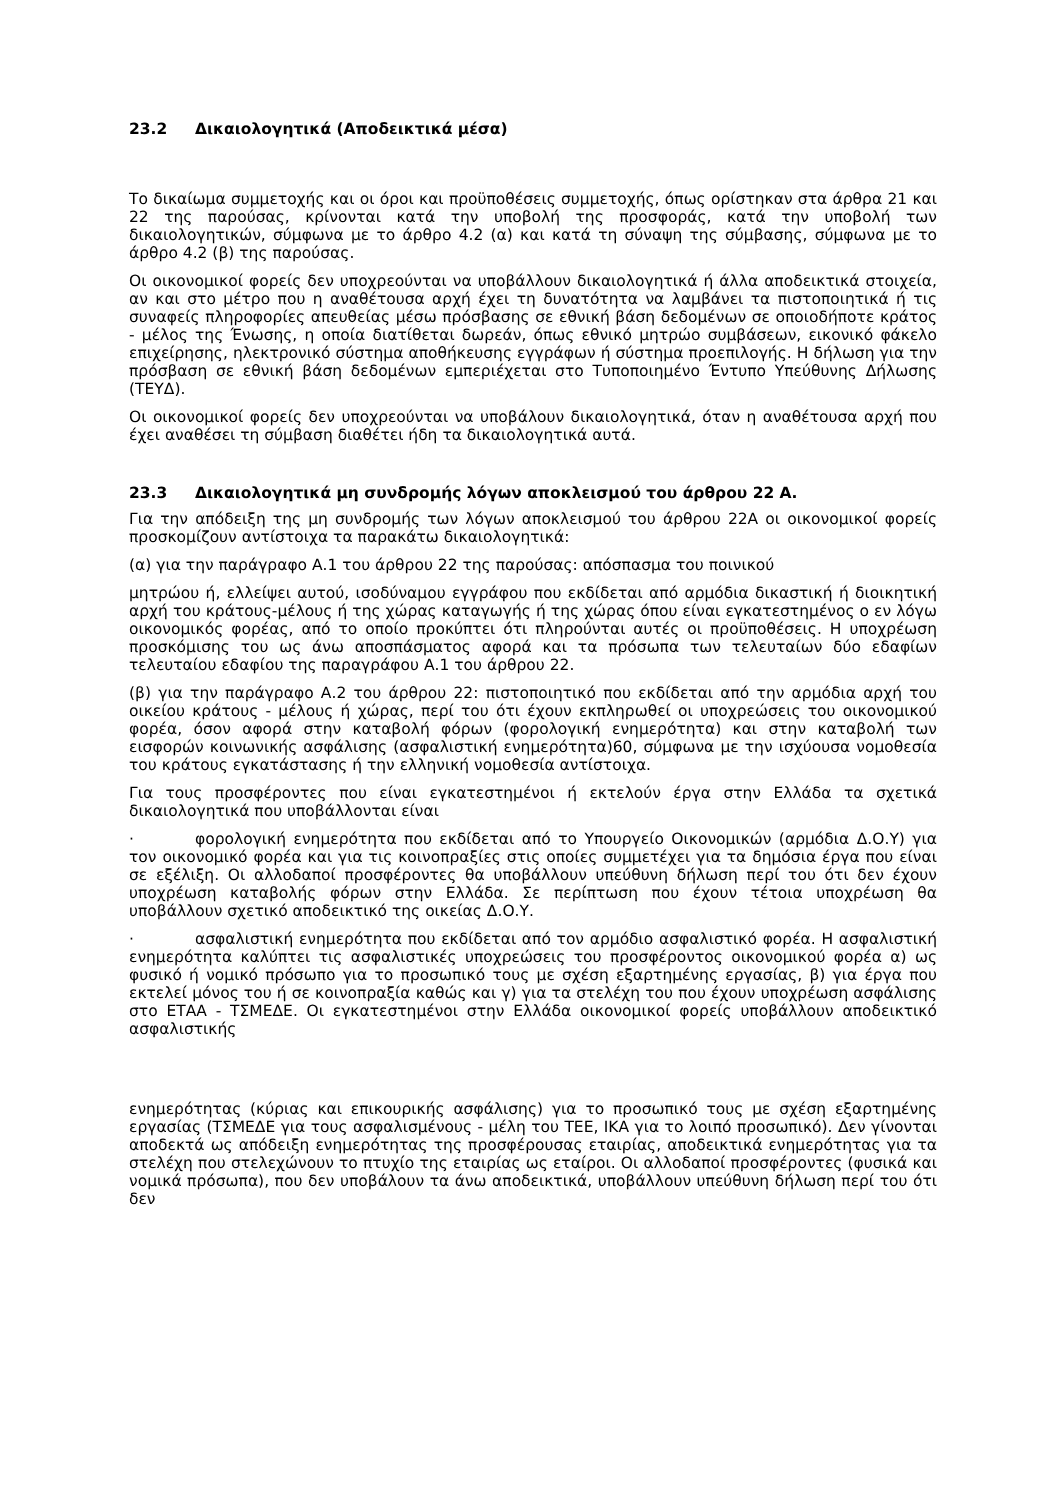23.2 Δικαιολογητικά (Αποδεικτικά μέσα)
Το δικαίωμα συμμετοχής και οι όροι και προϋποθέσεις συμμετοχής, όπως ορίστηκαν στα άρθρα 21 και 22 της παρούσας, κρίνονται κατά την υποβολή της προσφοράς, κατά την υποβολή των δικαιολογητικών, σύμφωνα με το άρθρο 4.2 (α) και κατά τη σύναψη της σύμβασης, σύμφωνα με το άρθρο 4.2 (β) της παρούσας.
Οι οικονομικοί φορείς δεν υποχρεούνται να υποβάλλουν δικαιολογητικά ή άλλα αποδεικτικά στοιχεία, αν και στο μέτρο που η αναθέτουσα αρχή έχει τη δυνατότητα να λαμβάνει τα πιστοποιητικά ή τις συναφείς πληροφορίες απευθείας μέσω πρόσβασης σε εθνική βάση δεδομένων σε οποιοδήποτε κράτος - μέλος της Ένωσης, η οποία διατίθεται δωρεάν, όπως εθνικό μητρώο συμβάσεων, εικονικό φάκελο επιχείρησης, ηλεκτρονικό σύστημα αποθήκευσης εγγράφων ή σύστημα προεπιλογής. Η δήλωση για την πρόσβαση σε εθνική βάση δεδομένων εμπεριέχεται στο Τυποποιημένο Έντυπο Υπεύθυνης Δήλωσης (ΤΕΥΔ).
Οι οικονομικοί φορείς δεν υποχρεούνται να υποβάλουν δικαιολογητικά, όταν η αναθέτουσα αρχή που έχει αναθέσει τη σύμβαση διαθέτει ήδη τα δικαιολογητικά αυτά.
23.3 Δικαιολογητικά μη συνδρομής λόγων αποκλεισμού του άρθρου 22 Α.
Για την απόδειξη της μη συνδρομής των λόγων αποκλεισμού του άρθρου 22Α οι οικονομικοί φορείς προσκομίζουν αντίστοιχα τα παρακάτω δικαιολογητικά:
(α) για την παράγραφο Α.1 του άρθρου 22 της παρούσας: απόσπασμα του ποινικού
μητρώου ή, ελλείψει αυτού, ισοδύναμου εγγράφου που εκδίδεται από αρμόδια δικαστική ή διοικητική αρχή του κράτους-μέλους ή της χώρας καταγωγής ή της χώρας όπου είναι εγκατεστημένος ο εν λόγω οικονομικός φορέας, από το οποίο προκύπτει ότι πληρούνται αυτές οι προϋποθέσεις. Η υποχρέωση προσκόμισης του ως άνω αποσπάσματος αφορά και τα πρόσωπα των τελευταίων δύο εδαφίων τελευταίου εδαφίου της παραγράφου Α.1 του άρθρου 22.
(β) για την παράγραφο Α.2 του άρθρου 22: πιστοποιητικό που εκδίδεται από την αρμόδια αρχή του οικείου κράτους - μέλους ή χώρας, περί του ότι έχουν εκπληρωθεί οι υποχρεώσεις του οικονομικού φορέα, όσον αφορά στην καταβολή φόρων (φορολογική ενημερότητα) και στην καταβολή των εισφορών κοινωνικής ασφάλισης (ασφαλιστική ενημερότητα)60, σύμφωνα με την ισχύουσα νομοθεσία του κράτους εγκατάστασης ή την ελληνική νομοθεσία αντίστοιχα.
Για τους προσφέροντες που είναι εγκατεστημένοι ή εκτελούν έργα στην Ελλάδα τα σχετικά δικαιολογητικά που υποβάλλονται είναι
· φορολογική ενημερότητα που εκδίδεται από το Υπουργείο Οικονομικών (αρμόδια Δ.Ο.Υ) για τον οικονομικό φορέα και για τις κοινοπραξίες στις οποίες συμμετέχει για τα δημόσια έργα που είναι σε εξέλιξη. Οι αλλοδαποί προσφέροντες θα υποβάλλουν υπεύθυνη δήλωση περί του ότι δεν έχουν υποχρέωση καταβολής φόρων στην Ελλάδα. Σε περίπτωση που έχουν τέτοια υποχρέωση θα υποβάλλουν σχετικό αποδεικτικό της οικείας Δ.Ο.Υ.
· ασφαλιστική ενημερότητα που εκδίδεται από τον αρμόδιο ασφαλιστικό φορέα. Η ασφαλιστική ενημερότητα καλύπτει τις ασφαλιστικές υποχρεώσεις του προσφέροντος οικονομικού φορέα α) ως φυσικό ή νομικό πρόσωπο για το προσωπικό τους με σχέση εξαρτημένης εργασίας, β) για έργα που εκτελεί μόνος του ή σε κοινοπραξία καθώς και γ) για τα στελέχη του που έχουν υποχρέωση ασφάλισης στο ΕΤΑΑ - ΤΣΜΕΔΕ. Οι εγκατεστημένοι στην Ελλάδα οικονομικοί φορείς υποβάλλουν αποδεικτικό ασφαλιστικής
ενημερότητας (κύριας και επικουρικής ασφάλισης) για το προσωπικό τους με σχέση εξαρτημένης εργασίας (ΤΣΜΕΔΕ για τους ασφαλισμένους - μέλη του ΤΕΕ, ΙΚΑ για το λοιπό προσωπικό). Δεν γίνονται αποδεκτά ως απόδειξη ενημερότητας της προσφέρουσας εταιρίας, αποδεικτικά ενημερότητας για τα στελέχη που στελεχώνουν το πτυχίο της εταιρίας ως εταίροι. Οι αλλοδαποί προσφέροντες (φυσικά και νομικά πρόσωπα), που δεν υποβάλουν τα άνω αποδεικτικά, υποβάλλουν υπεύθυνη δήλωση περί του ότι δεν